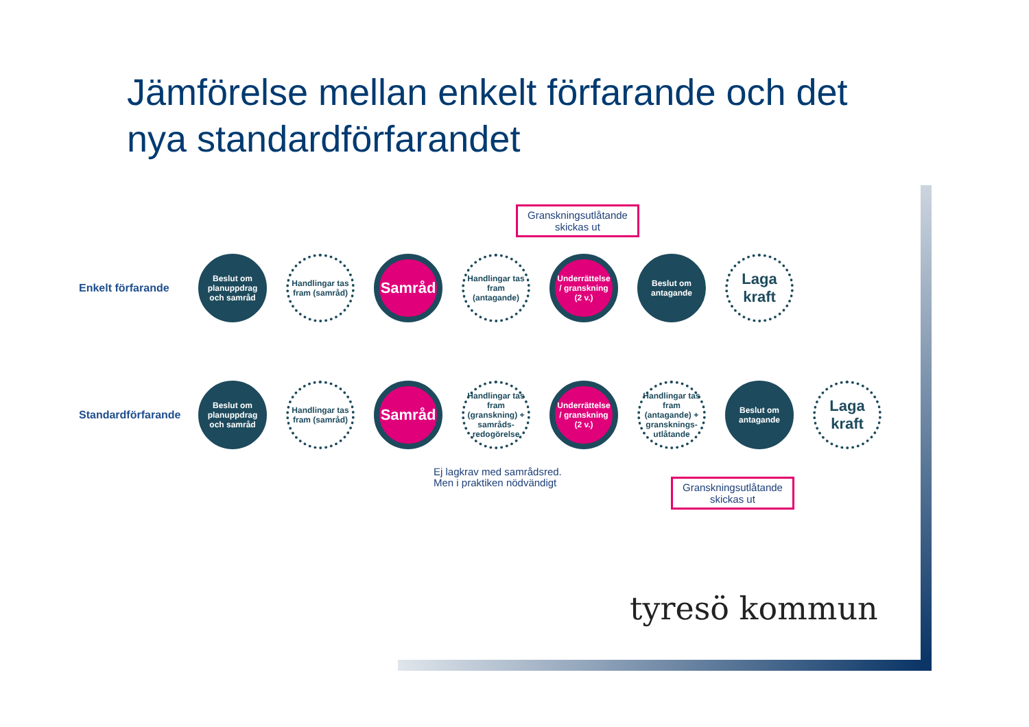Jämförelse mellan enkelt förfarande och det
nya standardförfarandet
Granskningsutlåtande
skickas ut
Enkelt förfarande
Beslut om planuppdrag och samråd
Handlingar tas fram (samråd)
Samråd
Handlingar tas fram (antagande)
Underrättelse / granskning (2 v.)
Beslut om antagande
Laga kraft
Standardförfarande
Beslut om planuppdrag och samråd
Handlingar tas fram (samråd)
Samråd
Handlingar tas fram (granskning) + samråds-redogörelse
Underrättelse / granskning (2 v.)
Handlingar tas fram (antagande) + gransknings-utlåtande
Beslut om antagande
Laga kraft
Ej lagkrav med samrådsred.
Men i praktiken nödvändigt
Granskningsutlåtande
skickas ut
tyresö kommun